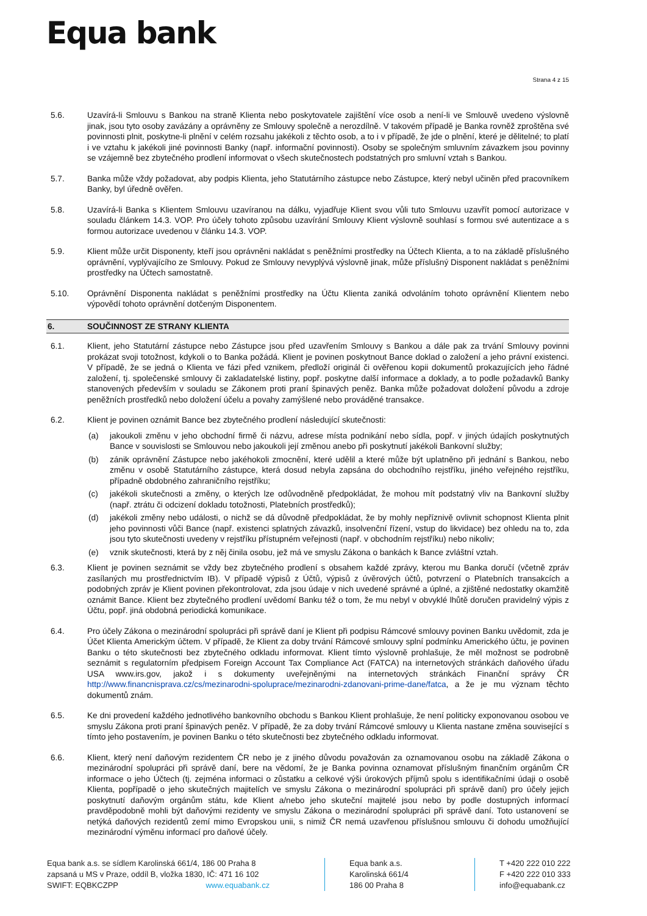Equa bank
Strana 4 z 15
5.6. Uzavírá-li Smlouvu s Bankou na straně Klienta nebo poskytovatele zajištění více osob a není-li ve Smlouvě uvedeno výslovně jinak, jsou tyto osoby zavázány a oprávněny ze Smlouvy společně a nerozdílně. V takovém případě je Banka rovněž zproštěna své povinnosti plnit, poskytne-li plnění v celém rozsahu jakékoli z těchto osob, a to i v případě, že jde o plnění, které je dělitelné; to platí i ve vztahu k jakékoli jiné povinnosti Banky (např. informační povinnosti). Osoby se společným smluvním závazkem jsou povinny se vzájemně bez zbytečného prodlení informovat o všech skutečnostech podstatných pro smluvní vztah s Bankou.
5.7. Banka může vždy požadovat, aby podpis Klienta, jeho Statutárního zástupce nebo Zástupce, který nebyl učiněn před pracovníkem Banky, byl úředně ověřen.
5.8. Uzavírá-li Banka s Klientem Smlouvu uzavíranou na dálku, vyjadřuje Klient svou vůli tuto Smlouvu uzavřít pomocí autorizace v souladu článkem 14.3. VOP. Pro účely tohoto způsobu uzavírání Smlouvy Klient výslovně souhlasí s formou své autentizace a s formou autorizace uvedenou v článku 14.3. VOP.
5.9. Klient může určit Disponenty, kteří jsou oprávněni nakládat s peněžními prostředky na Účtech Klienta, a to na základě příslušného oprávnění, vyplývajícího ze Smlouvy. Pokud ze Smlouvy nevyplývá výslovně jinak, může příslušný Disponent nakládat s peněžními prostředky na Účtech samostatně.
5.10. Oprávnění Disponenta nakládat s peněžními prostředky na Účtu Klienta zaniká odvoláním tohoto oprávnění Klientem nebo výpovědí tohoto oprávnění dotčeným Disponentem.
6. SOUČINNOST ZE STRANY KLIENTA
6.1. Klient, jeho Statutární zástupce nebo Zástupce jsou před uzavřením Smlouvy s Bankou a dále pak za trvání Smlouvy povinni prokázat svoji totožnost, kdykoli o to Banka požádá. Klient je povinen poskytnout Bance doklad o založení a jeho právní existenci. V případě, že se jedná o Klienta ve fázi před vznikem, předloží originál či ověřenou kopii dokumentů prokazujících jeho řádné založení, tj. společenské smlouvy či zakladatelské listiny, popř. poskytne další informace a doklady, a to podle požadavků Banky stanovených především v souladu se Zákonem proti praní špinavých peněz. Banka může požadovat doložení původu a zdroje peněžních prostředků nebo doložení účelu a povahy zamýšlené nebo prováděné transakce.
6.2. Klient je povinen oznámit Bance bez zbytečného prodlení následující skutečnosti:
(a) jakoukoli změnu v jeho obchodní firmě či názvu, adrese místa podnikání nebo sídla, popř. v jiných údajích poskytnutých Bance v souvislosti se Smlouvou nebo jakoukoli její změnou anebo při poskytnutí jakékoli Bankovní služby;
(b) zánik oprávnění Zástupce nebo jakéhokoli zmocnění, které udělil a které může být uplatněno při jednání s Bankou, nebo změnu v osobě Statutárního zástupce, která dosud nebyla zapsána do obchodního rejstříku, jiného veřejného rejstříku, případně obdobného zahraničního rejstříku;
(c) jakékoli skutečnosti a změny, o kterých lze odůvodněně předpokládat, že mohou mít podstatný vliv na Bankovní služby (např. ztrátu či odcizení dokladu totožnosti, Platebních prostředků);
(d) jakékoli změny nebo události, o nichž se dá důvodně předpokládat, že by mohly nepříznivě ovlivnit schopnost Klienta plnit jeho povinnosti vůči Bance (např. existenci splatných závazků, insolvenční řízení, vstup do likvidace) bez ohledu na to, zda jsou tyto skutečnosti uvedeny v rejstříku přístupném veřejnosti (např. v obchodním rejstříku) nebo nikoliv;
(e) vznik skutečnosti, která by z něj činila osobu, jež má ve smyslu Zákona o bankách k Bance zvláštní vztah.
6.3. Klient je povinen seznámit se vždy bez zbytečného prodlení s obsahem každé zprávy, kterou mu Banka doručí (včetně zpráv zasílaných mu prostřednictvím IB). V případě výpisů z Účtů, výpisů z úvěrových účtů, potvrzení o Platebních transakcích a podobných zpráv je Klient povinen překontrolovat, zda jsou údaje v nich uvedené správné a úplné, a zjištěné nedostatky okamžitě oznámit Bance. Klient bez zbytečného prodlení uvědomí Banku též o tom, že mu nebyl v obvyklé lhůtě doručen pravidelný výpis z Účtu, popř. jiná obdobná periodická komunikace.
6.4. Pro účely Zákona o mezinárodní spolupráci při správě daní je Klient při podpisu Rámcové smlouvy povinen Banku uvědomit, zda je Účet Klienta Americkým účtem. V případě, že Klient za doby trvání Rámcové smlouvy splní podmínku Amerického účtu, je povinen Banku o této skutečnosti bez zbytečného odkladu informovat. Klient tímto výslovně prohlašuje, že měl možnost se podrobně seznámit s regulatorním předpisem Foreign Account Tax Compliance Act (FATCA) na internetových stránkách daňového úřadu USA www.irs.gov, jakož i s dokumenty uveřejněnými na internetových stránkách Finanční správy ČR http://www.financnisprava.cz/cs/mezinarodni-spoluprace/mezinarodni-zdanovani-prime-dane/fatca, a že je mu význam těchto dokumentů znám.
6.5. Ke dni provedení každého jednotlivého bankovního obchodu s Bankou Klient prohlašuje, že není politicky exponovanou osobou ve smyslu Zákona proti praní špinavých peněz. V případě, že za doby trvání Rámcové smlouvy u Klienta nastane změna související s tímto jeho postavením, je povinen Banku o této skutečnosti bez zbytečného odkladu informovat.
6.6. Klient, který není daňovým rezidentem ČR nebo je z jiného důvodu považován za oznamovanou osobu na základě Zákona o mezinárodní spolupráci při správě daní, bere na vědomí, že je Banka povinna oznamovat příslušným finančním orgánům ČR informace o jeho Účtech (tj. zejména informaci o zůstatku a celkové výši úrokových příjmů spolu s identifikačními údaji o osobě Klienta, popřípadě o jeho skutečných majitelích ve smyslu Zákona o mezinárodní spolupráci při správě daní) pro účely jejich poskytnutí daňovým orgánům státu, kde Klient a/nebo jeho skuteční majitelé jsou nebo by podle dostupných informací pravděpodobně mohli být daňovými rezidenty ve smyslu Zákona o mezinárodní spolupráci při správě daní. Toto ustanovení se netýká daňových rezidentů zemí mimo Evropskou unii, s nimiž ČR nemá uzavřenou příslušnou smlouvu či dohodu umožňující mezinárodní výměnu informací pro daňové účely.
Equa bank a.s. se sídlem Karolinská 661/4, 186 00 Praha 8
zapsaná u MS v Praze, oddíl B, vložka 1830, IČ: 471 16 102
SWIFT: EQBKCZPP www.equabank.cz
Equa bank a.s.
Karolinská 661/4
186 00 Praha 8
T +420 222 010 222
F +420 222 010 333
info@equabank.cz